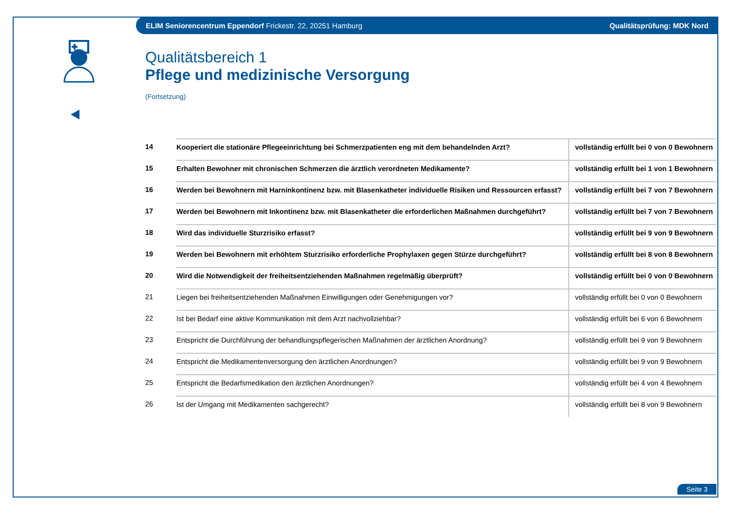ELIM Seniorencentrum Eppendorf Frickestr. 22, 20251 Hamburg Qualitätsprüfung: MDK Nord
Qualitätsbereich 1
Pflege und medizinische Versorgung
(Fortsetzung)
| 14 | Kooperiert die stationäre Pflegeeinrichtung bei Schmerzpatienten eng mit dem behandelnden Arzt? | vollständig erfüllt bei 0 von 0 Bewohnern |
| 15 | Erhalten Bewohner mit chronischen Schmerzen die ärztlich verordneten Medikamente? | vollständig erfüllt bei 1 von 1 Bewohnern |
| 16 | Werden bei Bewohnern mit Harninkontinenz bzw. mit Blasenkatheter individuelle Risiken und Ressourcen erfasst? | vollständig erfüllt bei 7 von 7 Bewohnern |
| 17 | Werden bei Bewohnern mit Inkontinenz bzw. mit Blasenkatheter die erforderlichen Maßnahmen durchgeführt? | vollständig erfüllt bei 7 von 7 Bewohnern |
| 18 | Wird das individuelle Sturzrisiko erfasst? | vollständig erfüllt bei 9 von 9 Bewohnern |
| 19 | Werden bei Bewohnern mit erhöhtem Sturzrisiko erforderliche Prophylaxen gegen Stürze durchgeführt? | vollständig erfüllt bei 8 von 8 Bewohnern |
| 20 | Wird die Notwendigkeit der freiheitsentziehenden Maßnahmen regelmäßig überprüft? | vollständig erfüllt bei 0 von 0 Bewohnern |
| 21 | Liegen bei freiheitsentziehenden Maßnahmen Einwilligungen oder Genehmigungen vor? | vollständig erfüllt bei 0 von 0 Bewohnern |
| 22 | Ist bei Bedarf eine aktive Kommunikation mit dem Arzt nachvollziehbar? | vollständig erfüllt bei 6 von 6 Bewohnern |
| 23 | Entspricht die Durchführung der behandlungspflegerischen Maßnahmen der ärztlichen Anordnung? | vollständig erfüllt bei 9 von 9 Bewohnern |
| 24 | Entspricht die Medikamentenversorgung den ärztlichen Anordnungen? | vollständig erfüllt bei 9 von 9 Bewohnern |
| 25 | Entspricht die Bedarfsmedikation den ärztlichen Anordnungen? | vollständig erfüllt bei 4 von 4 Bewohnern |
| 26 | Ist der Umgang mit Medikamenten sachgerecht? | vollständig erfüllt bei 8 von 9 Bewohnern |
Seite 3